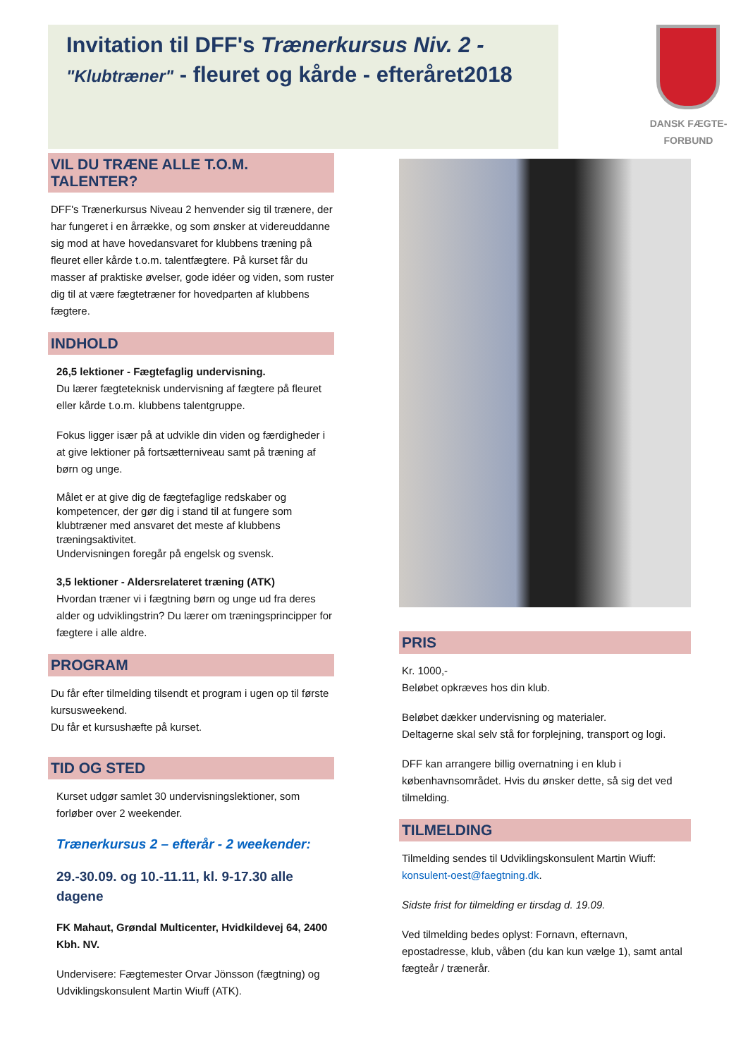Invitation til DFF's Trænerkursus Niv. 2 -
"Klubtræner" - fleuret og kårde - efteråret2018
DANSK FÆGTE-FORBUND
VIL DU TRÆNE ALLE T.O.M. TALENTER?
DFF's Trænerkursus Niveau 2 henvender sig til trænere, der har fungeret i en årrække, og som ønsker at videreuddanne sig mod at have hovedansvaret for klubbens træning på fleuret eller kårde t.o.m. talentfægtere. På kurset får du masser af praktiske øvelser, gode idéer og viden, som ruster dig til at være fægtetræner for hovedparten af klubbens fægtere.
INDHOLD
26,5 lektioner - Fægtefaglig undervisning.
Du lærer fægteteknisk undervisning af fægtere på fleuret eller kårde t.o.m. klubbens talentgruppe.
Fokus ligger især på at udvikle din viden og færdigheder i at give lektioner på fortsætterniveau samt på træning af børn og unge.
Målet er at give dig de fægtefaglige redskaber og kompetencer, der gør dig i stand til at fungere som klubtræner med ansvaret det meste af klubbens træningsaktivitet.
Undervisningen foregår på engelsk og svensk.
3,5 lektioner - Aldersrelateret træning (ATK)
Hvordan træner vi i fægtning børn og unge ud fra deres alder og udviklingstrin? Du lærer om træningsprincipper for fægtere i alle aldre.
PROGRAM
Du får efter tilmelding tilsendt et program i ugen op til første kursusweekend.
Du får et kursushæfte på kurset.
TID OG STED
Kurset udgør samlet 30 undervisningslektioner, som forløber over 2 weekender.
Trænerkursus 2 – efterår - 2 weekender:
29.-30.09. og 10.-11.11, kl. 9-17.30 alle dagene
FK Mahaut, Grøndal Multicenter, Hvidkildevej 64, 2400 Kbh. NV.
Undervisere: Fægtemester Orvar Jönsson (fægtning) og Udviklingskonsulent Martin Wiuff (ATK).
PRIS
Kr. 1000,-
Beløbet opkræves hos din klub.
Beløbet dækker undervisning og materialer.
Deltagerne skal selv stå for forplejning, transport og logi.
DFF kan arrangere billig overnatning i en klub i københavnsområdet. Hvis du ønsker dette, så sig det ved tilmelding.
TILMELDING
Tilmelding sendes til Udviklingskonsulent Martin Wiuff: konsulent-oest@faegtning.dk.
Sidste frist for tilmelding er tirsdag d. 19.09.
Ved tilmelding bedes oplyst: Fornavn, efternavn, epostadresse, klub, våben (du kan kun vælge 1), samt antal fægteår / trænerår.